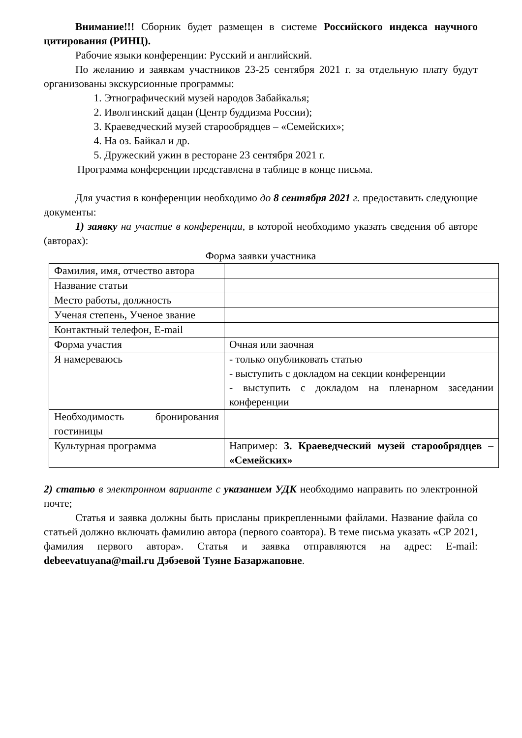Внимание!!! Сборник будет размещен в системе Российского индекса научного цитирования (РИНЦ).
Рабочие языки конференции: Русский и английский.
По желанию и заявкам участников 23-25 сентября 2021 г. за отдельную плату будут организованы экскурсионные программы:
1. Этнографический музей народов Забайкалья;
2. Иволгинский дацан (Центр буддизма России);
3. Краеведческий музей старообрядцев – «Семейских»;
4. На оз. Байкал и др.
5. Дружеский ужин в ресторане 23 сентября 2021 г.
Программа конференции представлена в таблице в конце письма.
Для участия в конференции необходимо до 8 сентября 2021 г. предоставить следующие документы:
1) заявку на участие в конференции, в которой необходимо указать сведения об авторе (авторах):
Форма заявки участника
| Фамилия, имя, отчество автора | |
| Название статьи | |
| Место работы, должность | |
| Ученая степень, Ученое звание | |
| Контактный телефон, E-mail | |
| Форма участия | Очная или заочная |
| Я намереваюсь | - только опубликовать статью - выступить с докладом на секции конференции - выступить с докладом на пленарном заседании конференции |
| Необходимость бронирования гостиницы | |
| Культурная программа | Например: 3. Краеведческий музей старообрядцев – «Семейских» |
2) статью в электронном варианте с указанием УДК необходимо направить по электронной почте;
Статья и заявка должны быть присланы прикрепленными файлами. Название файла со статьей должно включать фамилию автора (первого соавтора). В теме письма указать «СР 2021, фамилия первого автора». Статья и заявка отправляются на адрес: E-mail: debeevatuyana@mail.ru Дэбэевой Туяне Базаржаповне.